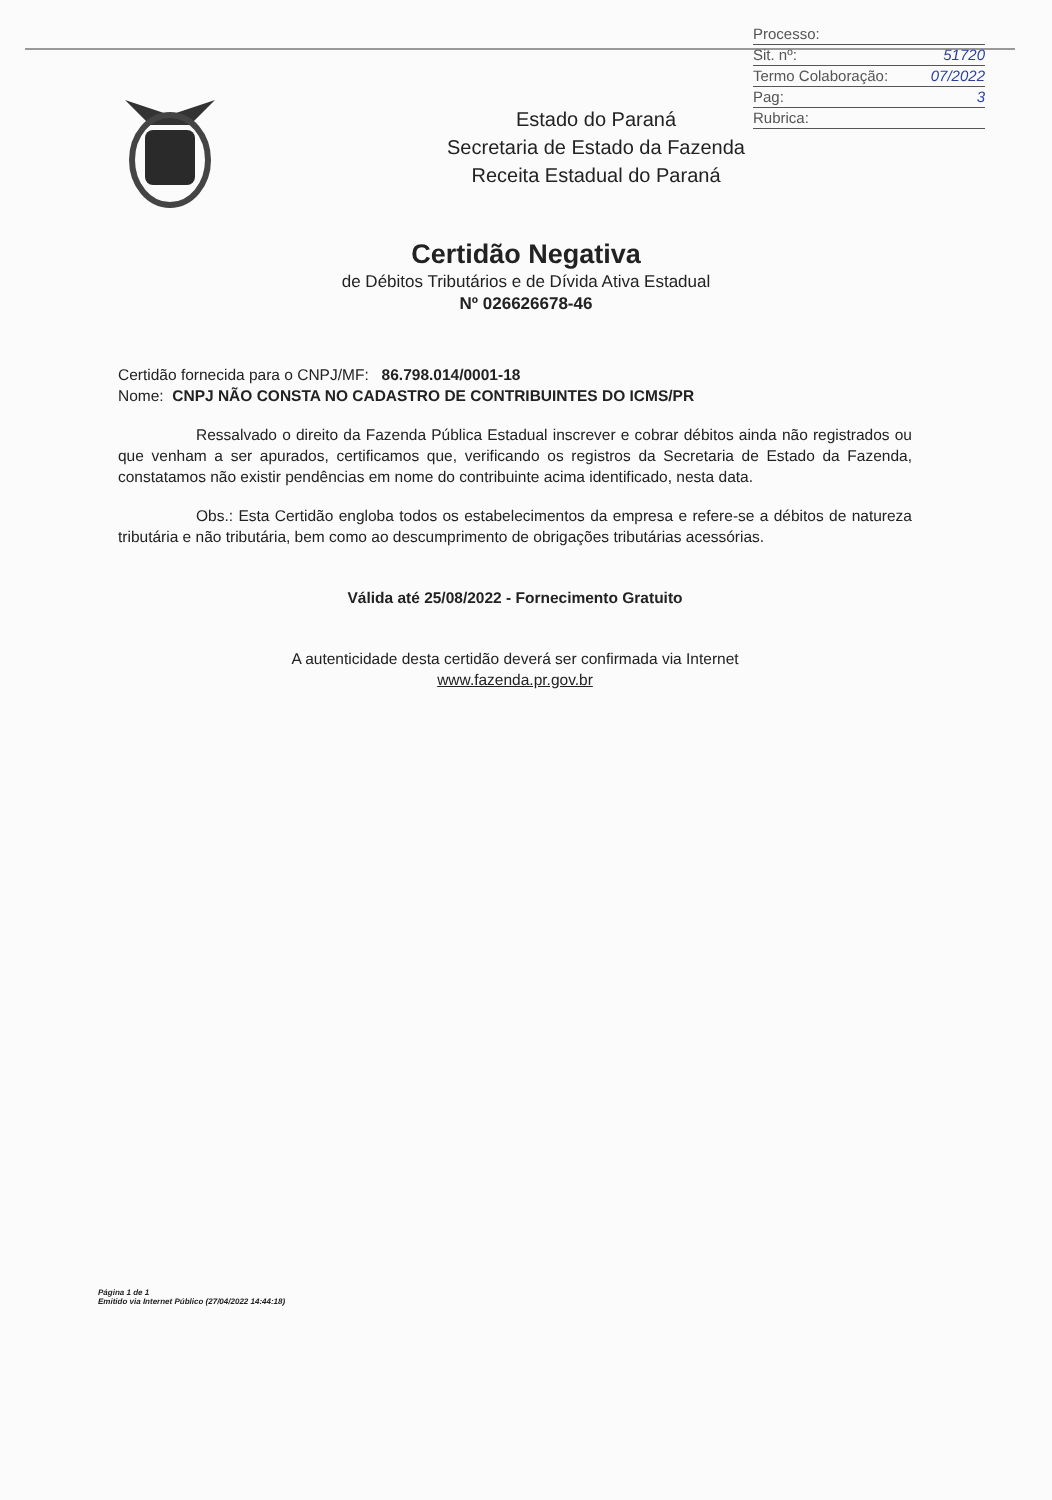Processo:
Sit. nº: 51720
Termo Colaboração: 07/2022
Pag: 3
Rubrica:
Estado do Paraná
Secretaria de Estado da Fazenda
Receita Estadual do Paraná
Certidão Negativa
de Débitos Tributários e de Dívida Ativa Estadual
Nº 026626678-46
Certidão fornecida para o CNPJ/MF: 86.798.014/0001-18
Nome: CNPJ NÃO CONSTA NO CADASTRO DE CONTRIBUINTES DO ICMS/PR
Ressalvado o direito da Fazenda Pública Estadual inscrever e cobrar débitos ainda não registrados ou que venham a ser apurados, certificamos que, verificando os registros da Secretaria de Estado da Fazenda, constatamos não existir pendências em nome do contribuinte acima identificado, nesta data.
Obs.: Esta Certidão engloba todos os estabelecimentos da empresa e refere-se a débitos de natureza tributária e não tributária, bem como ao descumprimento de obrigações tributárias acessórias.
Válida até 25/08/2022 - Fornecimento Gratuito
A autenticidade desta certidão deverá ser confirmada via Internet
www.fazenda.pr.gov.br
Página 1 de 1
Emitido via Internet Público (27/04/2022 14:44:18)